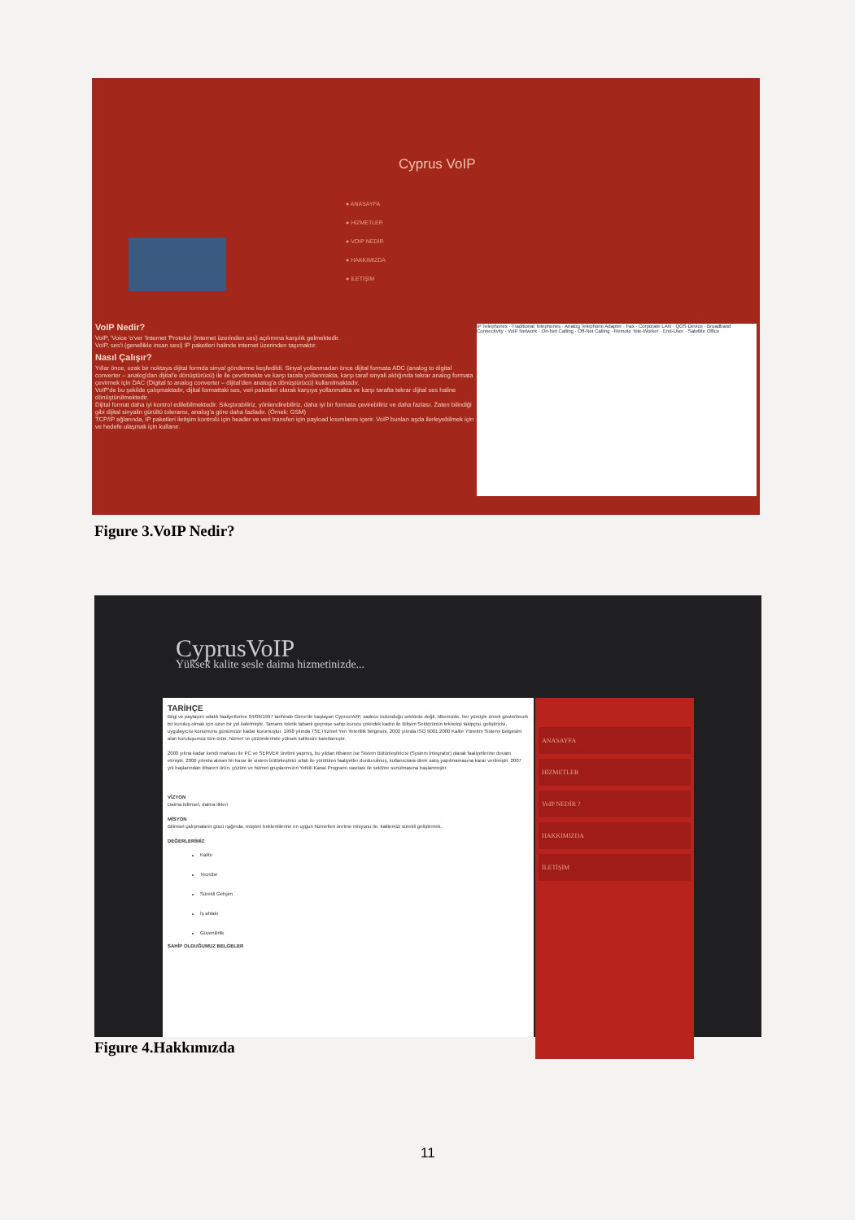Cyprus VoIP
● ANASAYFA
● HİZMETLER
● VOIP NEDİR
● HAKKIMIZDA
● İLETİŞİM
VoIP Nedir?
VoIP, 'Voice 'o'ver 'Internet 'Protokol (Internet üzerinden ses) açılımına karşılık gelmektedir.
VoIP, ses'i (genellikle insan sesi) IP paketleri halinde internet üzerinden taşımaktır.
Nasıl Çalışır?
Yıllar önce, uzak bir noktaya dijital formda sinyal gönderme keşfedildi. Sinyal yollanmadan önce dijital formata ADC (analog to digital converter – analog'dan dijital'e dönüştürücü) ile ile çevrilmekte ve karşı tarafa yollanmakta, karşı taraf sinyali aldığında tekrar analog formata çevirmek için DAC (Digital to analog converter – dijital'den analog'a dönüştürücü) kullanılmaktadır.
VoIP'de bu şekilde çalışmaktadır, dijital formattaki ses, veri paketleri olarak karşıya yollanmakta ve karşı tarafta tekrar dijital ses haline dönüştürülmektedir.
Dijital format daha iyi kontrol edilebilmektedir. Sıkıştırabiliriz, yönlendirebiliriz, daha iyi bir formata çevirebiliriz ve daha fazlası. Zaten bilindiği gibi dijital sinyalin gürültü toleransı, analog'a göre daha fazladır. (Örnek: GSM)
TCP/IP ağlarında, IP paketleri iletişim kontrolü için header ve veri transferi için payload kısımlarını içerir. VoIP bunları aşda ilerleyebilmek için ve hedefe ulaşmak için kullanır.
IP Telephones · Traditional Telephones · Analog Telephone Adapter · Fax · Corporate LAN · QOS Device · Broadband Connectivity · VoIP Network · On-Net Calling · Off-Net Calling · Remote Tele-Worker · End-User · Satellite Office
Figure 3.VoIP Nedir?
CyprusVoIP
Yüksek kalite sesle daima hizmetinizde...
TARİHÇE
Bilgi ve paylaşım odaklı faaliyetlerine 04/06/1997 tarihinde Girne'de başlayan CyprusVoIP, sadece bulunduğu sektörde değil, ülkemizde, her yönüyle örnek gösterilecek bir kuruluş olmak için uzun bir yol katetmiştir. Tamamı teknik tabanlı geçmişe sahip kurucu çekirdek kadro ile Bilişim Sektörünün teknoloji takipçisi, geliştiricisi, uygulayıcısı konumunu günümüze kadar korumuştur. 1998 yılında TSE Hizmet Yeri Yeterlilik belgesini, 2002 yılında ISO 9001:2000 Kalite Yönetim Sistemi Belgesini alan kuruluşumuz tüm ürün, hizmet ve çözümlerinde yüksek kalitesini kanıtlamıştır.
2000 yılına kadar kendi markası ile PC ve SERVER üretimi yapmış, bu yıldan itibaren ise Sistem Bütünleştiricisi (System Integrator) olarak faaliyetlerine devam etmiştir. 2006 yılında alınan bir karar ile sistem bütünleştirici sıfatı ile yürütülen faaliyetler durdurulmuş, kullanıcılara direk satış yapılmamasına karar verilmiştir. 2007 yılı başlarından itibaren ürün, çözüm ve hizmet gruplarımızın Yetkili Kanal Programı vasıtası ile sektöre sunulmasına başlanmıştır.
VİZYON
Daima bilimsel, daima ilkleri
MİSYON
Bilimsel çalışmaların gücü ışığında, müşteri beklentilerine en uygun hizmetleri üretme misyonu ile, kalitemizi sürekli geliştirmek.
DEĞERLERİMİZ
Kalite
Tecrübe
Sürekli Gelişim
İş ahlakı
Güvenilirlik
SAHİP OLDUĞUMUZ BELGELER
ANASAYFA
HİZMETLER
VoIP NEDİR ?
HAKKIMIZDA
İLETİŞİM
Figure 4.Hakkımızda
11